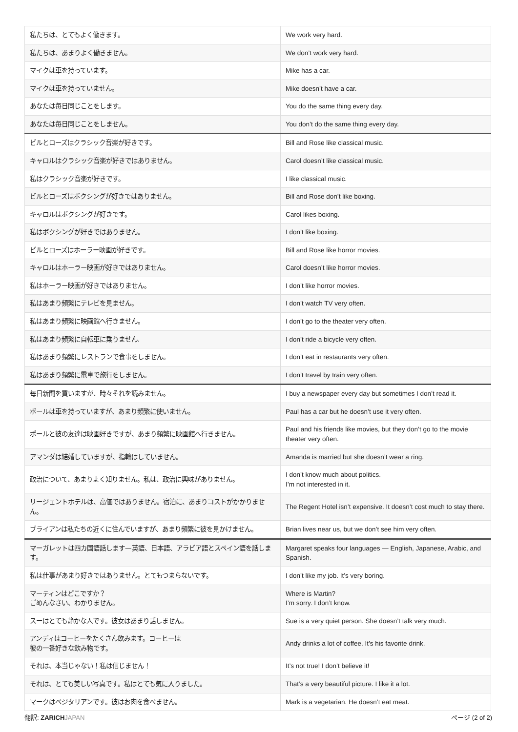| 私たちは、とてもよく働きます。 | We work very hard. |
| 私たちは、あまりよく働きません。 | We don’t work very hard. |
| マイクは車を持っています。 | Mike has a car. |
| マイクは車を持っていません。 | Mike doesn’t have a car. |
| あなたは毎日同じことをします。 | You do the same thing every day. |
| あなたは毎日同じことをしません。 | You don’t do the same thing every day. |
| ビルとローズはクラシック音楽が好きです。 | Bill and Rose like classical music. |
| キャロルはクラシック音楽が好きではありません。 | Carol doesn’t like classical music. |
| 私はクラシック音楽が好きです。 | I like classical music. |
| ビルとローズはボクシングが好きではありません。 | Bill and Rose don’t like boxing. |
| キャロルはボクシングが好きです。 | Carol likes boxing. |
| 私はボクシングが好きではありません。 | I don’t like boxing. |
| ビルとローズはホーラー映画が好きです。 | Bill and Rose like horror movies. |
| キャロルはホーラー映画が好きではありません。 | Carol doesn’t like horror movies. |
| 私はホーラー映画が好きではありません。 | I don’t like horror movies. |
| 私はあまり頻繁にテレビを見ません。 | I don’t watch TV very often. |
| 私はあまり頻繁に映画館へ行きません。 | I don’t go to the theater very often. |
| 私はあまり頻繁に自転車に乗りません. | I don’t ride a bicycle very often. |
| 私はあまり頻繁にレストランで食事をしません。 | I don’t eat in restaurants very often. |
| 私はあまり頻繁に電車で旅行をしません。 | I don’t travel by train very often. |
| 毎日新聞を買いますが、時々それを読みません。 | I buy a newspaper every day but sometimes I don’t read it. |
| ポールは車を持っていますが、あまり頻繁に使いません。 | Paul has a car but he doesn’t use it very often. |
| ポールと彼の友達は映画好きですが、あまり頻繁に映画館へ行きません。 | Paul and his friends like movies, but they don’t go to the movie theater very often. |
| アマンダは結婚していますが、指輪はしていません。 | Amanda is married but she doesn’t wear a ring. |
| 政治について、あまりよく知りません。私は、政治に興味がありません。 | I don’t know much about politics. I’m not interested in it. |
| リージェントホテルは、高価ではありません。宿泊に、あまりコストがかかりません。 | The Regent Hotel isn’t expensive. It doesn’t cost much to stay there. |
| ブライアンは私たちの近くに住んでいますが、あまり頻繁に彼を見かけません。 | Brian lives near us, but we don’t see him very often. |
| マーガレットは四カ国語話します—英語、日本語、アラビア語とスペイン語を話します。 | Margaret speaks four languages — English, Japanese, Arabic, and Spanish. |
| 私は仕事があまり好きではありません。とてもつまらないです。 | I don’t like my job. It’s very boring. |
| マーティンはどこですか？ ごめんなさい、わかりません。 | Where is Martin? I’m sorry. I don’t know. |
| スーはとても静かな人です。彼女はあまり話しません。 | Sue is a very quiet person. She doesn’t talk very much. |
| アンディはコーヒーをたくさん飲みます。コーヒーは 彼の一番好きな飲み物です。 | Andy drinks a lot of coffee. It’s his favorite drink. |
| それは、本当じゃない！私は信じません！ | It’s not true! I don’t believe it! |
| それは、とても美しい写真です。私はとても気に入りました。 | That’s a very beautiful picture. I like it a lot. |
| マークはベジタリアンです。彼はお肉を食べません。 | Mark is a vegetarian. He doesn’t eat meat. |
翻訳: ZARICH JAPAN ページ (2 of 2)